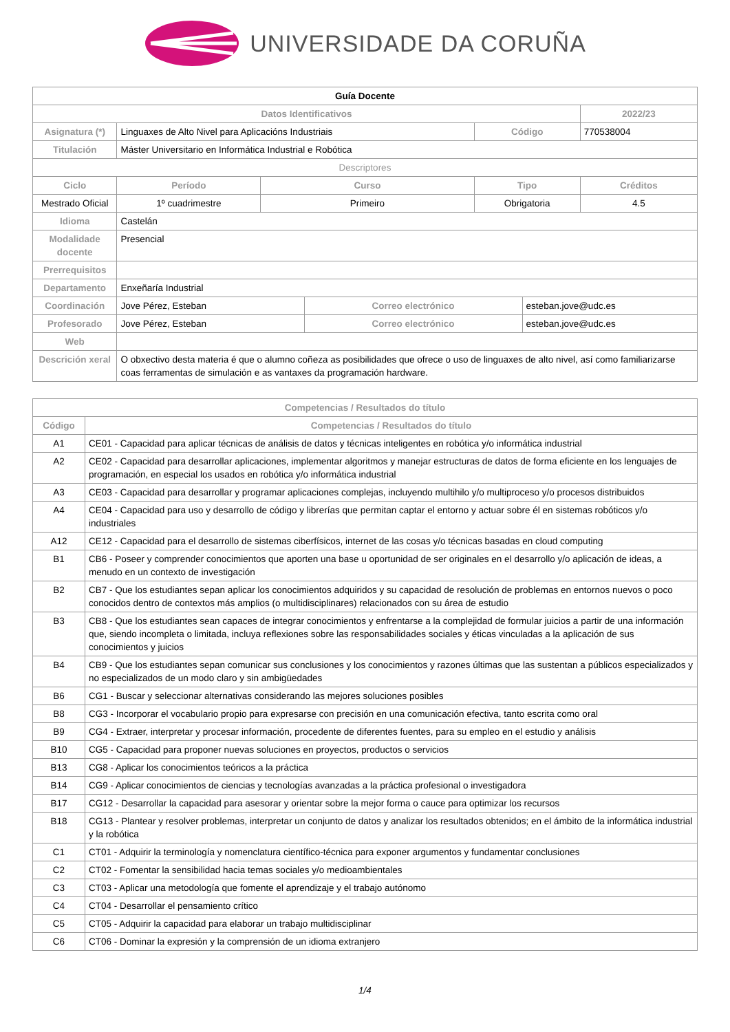UNIVERSIDADE DA CORUÑA
| Guía Docente | | | | | | | |
| Datos Identificativos | | | | | | | 2022/23 |
| Asignatura (*) | Linguaxes de Alto Nivel para Aplicacións Industriais | | | | Código | | 770538004 |
| Titulación | Máster Universitario en Informática Industrial e Robótica | | | | | | |
| Descriptores | | | | | | | |
| Ciclo | | Período | Curso | | Tipo | | Créditos |
| Mestrado Oficial | | 1º cuadrimestre | Primeiro | | Obrigatoria | | 4.5 |
| Idioma | Castelán | | | | | | |
| Modalidade docente | Presencial | | | | | | |
| Prerrequisitos | | | | | | | |
| Departamento | Enxeñaría Industrial | | | | | | |
| Coordinación | Jove Pérez, Esteban | | | Correo electrónico | | esteban.jove@udc.es | |
| Profesorado | Jove Pérez, Esteban | | | Correo electrónico | | esteban.jove@udc.es | |
| Web | | | | | | | |
| Descrición xeral | O obxectivo desta materia é que o alumno coñeza as posibilidades que ofrece o uso de linguaxes de alto nivel, así como familiarizarse coas ferramentas de simulación e as vantaxes da programación hardware. | | | | | | |
| Competencias / Resultados do título | |
| --- | --- |
| Código | Competencias / Resultados do título |
| A1 | CE01 - Capacidad para aplicar técnicas de análisis de datos y técnicas inteligentes en robótica y/o informática industrial |
| A2 | CE02 - Capacidad para desarrollar aplicaciones, implementar algoritmos y manejar estructuras de datos de forma eficiente en los lenguajes de programación, en especial los usados en robótica y/o informática industrial |
| A3 | CE03 - Capacidad para desarrollar y programar aplicaciones complejas, incluyendo multihilo y/o multiproceso y/o procesos distribuidos |
| A4 | CE04 - Capacidad para uso y desarrollo de código y librerías que permitan captar el entorno y actuar sobre él en sistemas robóticos y/o industriales |
| A12 | CE12 - Capacidad para el desarrollo de sistemas ciberfísicos, internet de las cosas y/o técnicas basadas en cloud computing |
| B1 | CB6 - Poseer y comprender conocimientos que aporten una base u oportunidad de ser originales en el desarrollo y/o aplicación de ideas, a menudo en un contexto de investigación |
| B2 | CB7 - Que los estudiantes sepan aplicar los conocimientos adquiridos y su capacidad de resolución de problemas en entornos nuevos o poco conocidos dentro de contextos más amplios (o multidisciplinares) relacionados con su área de estudio |
| B3 | CB8 - Que los estudiantes sean capaces de integrar conocimientos y enfrentarse a la complejidad de formular juicios a partir de una información que, siendo incompleta o limitada, incluya reflexiones sobre las responsabilidades sociales y éticas vinculadas a la aplicación de sus conocimientos y juicios |
| B4 | CB9 - Que los estudiantes sepan comunicar sus conclusiones y los conocimientos y razones últimas que las sustentan a públicos especializados y no especializados de un modo claro y sin ambigüedades |
| B6 | CG1 - Buscar y seleccionar alternativas considerando las mejores soluciones posibles |
| B8 | CG3 - Incorporar el vocabulario propio para expresarse con precisión en una comunicación efectiva, tanto escrita como oral |
| B9 | CG4 - Extraer, interpretar y procesar información, procedente de diferentes fuentes, para su empleo en el estudio y análisis |
| B10 | CG5 - Capacidad para proponer nuevas soluciones en proyectos, productos o servicios |
| B13 | CG8 - Aplicar los conocimientos teóricos a la práctica |
| B14 | CG9 - Aplicar conocimientos de ciencias y tecnologías avanzadas a la práctica profesional o investigadora |
| B17 | CG12 - Desarrollar la capacidad para asesorar y orientar sobre la mejor forma o cauce para optimizar los recursos |
| B18 | CG13 - Plantear y resolver problemas, interpretar un conjunto de datos y analizar los resultados obtenidos; en el ámbito de la informática industrial y la robótica |
| C1 | CT01 - Adquirir la terminología y nomenclatura científico-técnica para exponer argumentos y fundamentar conclusiones |
| C2 | CT02 - Fomentar la sensibilidad hacia temas sociales y/o medioambientales |
| C3 | CT03 - Aplicar una metodología que fomente el aprendizaje y el trabajo autónomo |
| C4 | CT04 - Desarrollar el pensamiento crítico |
| C5 | CT05 - Adquirir la capacidad para elaborar un trabajo multidisciplinar |
| C6 | CT06 - Dominar la expresión y la comprensión de un idioma extranjero |
1/4